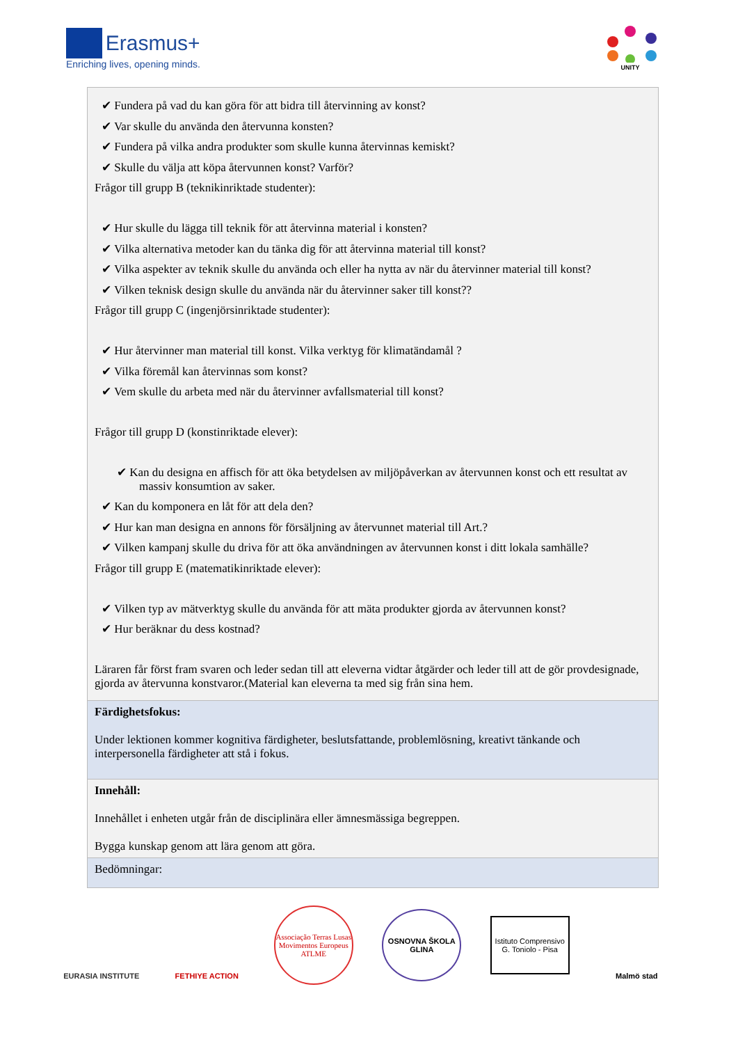Erasmus+
Enriching lives, opening minds.
UNITY
| ✔ Fundera på vad du kan göra för att bidra till återvinning av konst? ✔ Var skulle du använda den återvunna konsten? ✔ Fundera på vilka andra produkter som skulle kunna återvinnas kemiskt? ✔ Skulle du välja att köpa återvunnen konst? Varför? Frågor till grupp B (teknikinriktade studenter): ✔ Hur skulle du lägga till teknik för att återvinna material i konsten? ✔ Vilka alternativa metoder kan du tänka dig för att återvinna material till konst? ✔ Vilka aspekter av teknik skulle du använda och eller ha nytta av när du återvinner material till konst? ✔ Vilken teknisk design skulle du använda när du återvinner saker till konst?? Frågor till grupp C (ingenjörsinriktade studenter): ✔ Hur återvinner man material till konst. Vilka verktyg för klimatändamål ? ✔ Vilka föremål kan återvinnas som konst? ✔ Vem skulle du arbeta med när du återvinner avfallsmaterial till konst? Frågor till grupp D (konstinriktade elever): ✔ Kan du designa en affisch för att öka betydelsen av miljöpåverkan av återvunnen konst och ett resultat av massiv konsumtion av saker. ✔ Kan du komponera en låt för att dela den? ✔ Hur kan man designa en annons för försäljning av återvunnet material till Art.? ✔ Vilken kampanj skulle du driva för att öka användningen av återvunnen konst i ditt lokala samhälle? Frågor till grupp E (matematikinriktade elever): ✔ Vilken typ av mätverktyg skulle du använda för att mäta produkter gjorda av återvunnen konst? ✔ Hur beräknar du dess kostnad? Läraren får först fram svaren och leder sedan till att eleverna vidtar åtgärder och leder till att de gör provdesignade, gjorda av återvunna konstvaror.(Material kan eleverna ta med sig från sina hem. |
| Färdighetsfokus: Under lektionen kommer kognitiva färdigheter, beslutsfattande, problemlösning, kreativt tänkande och interpersonella färdigheter att stå i fokus. |
| Innehåll: Innehållet i enheten utgår från de disciplinära eller ämnesmässiga begreppen. Bygga kunskap genom att lära genom att göra. |
| Bedömningar: |
EURASIA INSTITUTE
FETHIYE ACTION
Associação Terras Lusas Movimentos Europeus ATLME
OSNOVNA ŠKOLA GLINA
Istituto Comprensivo G. Toniolo - Pisa
Malmö stad